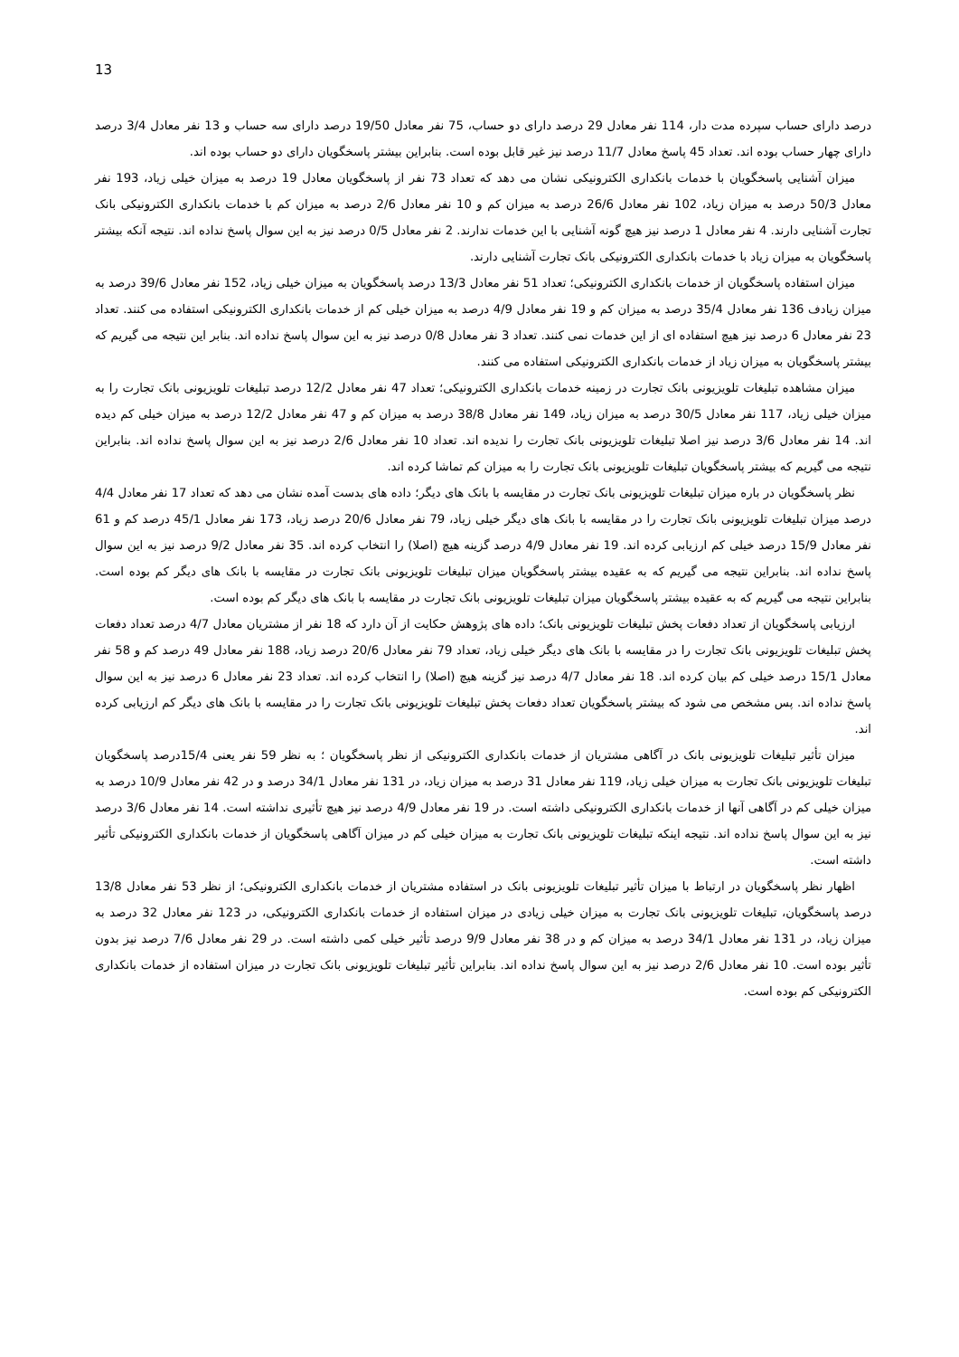13
درصد دارای حساب سپرده مدت دار، 114 نفر معادل 29 درصد دارای دو حساب، 75 نفر معادل 19/50 درصد دارای سه حساب و 13 نفر معادل 3/4 درصد دارای چهار حساب بوده اند. تعداد 45 پاسخ معادل 11/7 درصد نیز غیر قابل بوده است. بنابراین بیشتر پاسخگویان دارای دو حساب بوده اند.
میزان آشنایی پاسخگویان با خدمات بانکداری الکترونیکی نشان می دهد که تعداد 73 نفر از پاسخگویان معادل 19 درصد به میزان خیلی زیاد، 193 نفر معادل 50/3 درصد به میزان زیاد، 102 نفر معادل 26/6 درصد به میزان کم و 10 نفر معادل 2/6 درصد به میزان کم با خدمات بانکداری الکترونیکی بانک تجارت آشنایی دارند. 4 نفر معادل 1 درصد نیز هیچ گونه آشنایی با این خدمات ندارند. 2 نفر معادل 0/5 درصد نیز به این سوال پاسخ نداده اند. نتیجه آنکه بیشتر پاسخگویان به میزان زیاد با خدمات بانکداری الکترونیکی بانک تجارت آشنایی دارند.
میزان استفاده پاسخگویان از خدمات بانکداری الکترونیکی؛ تعداد 51 نفر معادل 13/3 درصد پاسخگویان به میزان خیلی زیاد، 152 نفر معادل 39/6 درصد به میزان زیادف 136 نفر معادل 35/4 درصد به میزان کم و 19 نفر معادل 4/9 درصد به میزان خیلی کم از خدمات بانکداری الکترونیکی استفاده می کنند. تعداد 23 نفر معادل 6 درصد نیز هیچ استفاده ای از این خدمات نمی کنند. تعداد 3 نفر معادل 0/8 درصد نیز به این سوال پاسخ نداده اند. بنابر این نتیجه می گیریم که بیشتر پاسخگویان به میزان زیاد از خدمات بانکداری الکترونیکی استفاده می کنند.
میزان مشاهده تبلیغات تلویزیونی بانک تجارت در زمینه خدمات بانکداری الکترونیکی؛ تعداد 47 نفر معادل 12/2 درصد تبلیغات تلویزیونی بانک تجارت را به میزان خیلی زیاد، 117 نفر معادل 30/5 درصد به میزان زیاد، 149 نفر معادل 38/8 درصد به میزان کم و 47 نفر معادل 12/2 درصد به میزان خیلی کم دیده اند. 14 نفر معادل 3/6 درصد نیز اصلا تبلیغات تلویزیونی بانک تجارت را ندیده اند. تعداد 10 نفر معادل 2/6 درصد نیز به این سوال پاسخ نداده اند. بنابراین نتیجه می گیریم که بیشتر پاسخگویان تبلیغات تلویزیونی بانک تجارت را به میزان کم تماشا کرده اند.
نظر پاسخگویان در باره میزان تبلیغات تلویزیونی بانک تجارت در مقایسه با بانک های دیگر؛ داده های بدست آمده نشان می دهد که تعداد 17 نفر معادل 4/4 درصد میزان تبلیغات تلویزیونی بانک تجارت را در مقایسه با بانک های دیگر خیلی زیاد، 79 نفر معادل 20/6 درصد زیاد، 173 نفر معادل 45/1 درصد کم و 61 نفر معادل 15/9 درصد خیلی کم ارزیابی کرده اند. 19 نفر معادل 4/9 درصد گزینه هیچ (اصلا) را انتخاب کرده اند. 35 نفر معادل 9/2 درصد نیز به این سوال پاسخ نداده اند. بنابراین نتیجه می گیریم که به عقیده بیشتر پاسخگویان میزان تبلیغات تلویزیونی بانک تجارت در مقایسه با بانک های دیگر کم بوده است. بنابراین نتیجه می گیریم که به عقیده بیشتر پاسخگویان میزان تبلیغات تلویزیونی بانک تجارت در مقایسه با بانک های دیگر کم بوده است.
ارزیابی پاسخگویان از تعداد دفعات پخش تبلیغات تلویزیونی بانک؛ داده های پژوهش حکایت از آن دارد که 18 نفر از مشتریان معادل 4/7 درصد تعداد دفعات پخش تبلیغات تلویزیونی بانک تجارت را در مقایسه با بانک های دیگر خیلی زیاد، تعداد 79 نفر معادل 20/6 درصد زیاد، 188 نفر معادل 49 درصد کم و 58 نفر معادل 15/1 درصد خیلی کم بیان کرده اند. 18 نفر معادل 4/7 درصد نیز گزینه هیچ (اصلا) را انتخاب کرده اند. تعداد 23 نفر معادل 6 درصد نیز به این سوال پاسخ نداده اند. پس مشخص می شود که بیشتر پاسخگویان تعداد دفعات پخش تبلیغات تلویزیونی بانک تجارت را در مقایسه با بانک های دیگر کم ارزیابی کرده اند.
میزان تأثیر تبلیغات تلویزیونی بانک در آگاهی مشتریان از خدمات بانکداری الکترونیکی از نظر پاسخگویان ؛ به نظر 59 نفر یعنی 15/4درصد پاسخگویان تبلیغات تلویزیونی بانک تجارت به میزان خیلی زیاد، 119 نفر معادل 31 درصد به میزان زیاد، در 131 نفر معادل 34/1 درصد و در 42 نفر معادل 10/9 درصد به میزان خیلی کم در آگاهی آنها از خدمات بانکداری الکترونیکی داشته است. در 19 نفر معادل 4/9 درصد نیز هیچ تأثیری نداشته است. 14 نفر معادل 3/6 درصد نیز به این سوال پاسخ نداده اند. نتیجه اینکه تبلیغات تلویزیونی بانک تجارت به میزان خیلی کم در میزان آگاهی پاسخگویان از خدمات بانکداری الکترونیکی تأثیر داشته است.
اظهار نظر پاسخگویان در ارتباط با میزان تأثیر تبلیغات تلویزیونی بانک در استفاده مشتریان از خدمات بانکداری الکترونیکی؛ از نظر 53 نفر معادل 13/8 درصد پاسخگویان، تبلیغات تلویزیونی بانک تجارت به میزان خیلی زیادی در میزان استفاده از خدمات بانکداری الکترونیکی، در 123 نفر معادل 32 درصد به میزان زیاد، در 131 نفر معادل 34/1 درصد به میزان کم و در 38 نفر معادل 9/9 درصد تأثیر خیلی کمی داشته است. در 29 نفر معادل 7/6 درصد نیز بدون تأثیر بوده است. 10 نفر معادل 2/6 درصد نیز به این سوال پاسخ نداده اند. بنابراین تأثیر تبلیغات تلویزیونی بانک تجارت در میزان استفاده از خدمات بانکداری الکترونیکی کم بوده است.